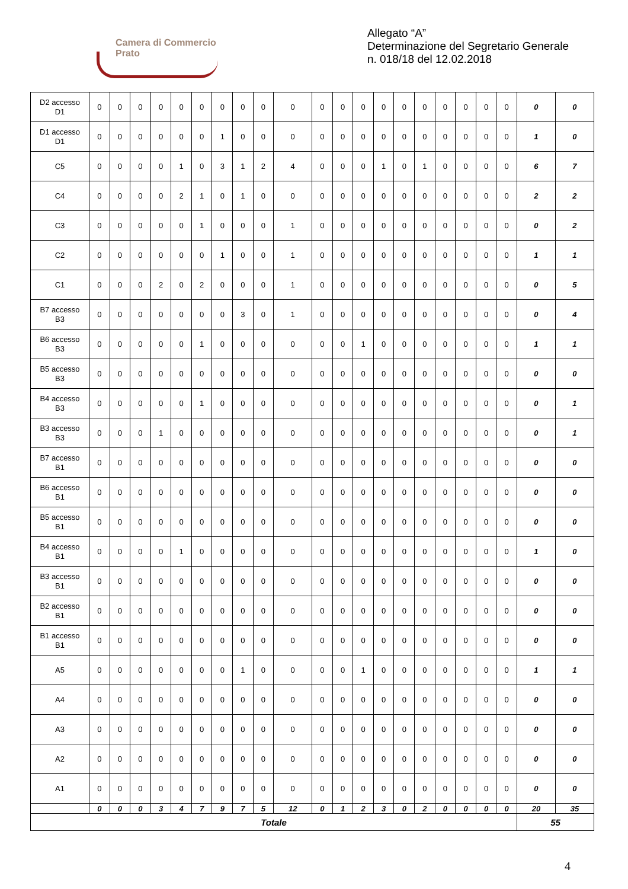Camera di Commercio
Prato
Allegato “A”
Determinazione del Segretario Generale
n. 018/18 del 12.02.2018
| D2 accesso D1 | 0 | 0 | 0 | 0 | 0 | 0 | 0 | 0 | 0 | 0 | 0 | 0 | 0 | 0 | 0 | 0 | 0 | 0 | 0 | 0 | 0 | 0 |
| D1 accesso D1 | 0 | 0 | 0 | 0 | 0 | 0 | 1 | 0 | 0 | 0 | 0 | 0 | 0 | 0 | 0 | 0 | 0 | 0 | 0 | 0 | 1 | 0 |
| C5 | 0 | 0 | 0 | 0 | 1 | 0 | 3 | 1 | 2 | 4 | 0 | 0 | 0 | 1 | 0 | 1 | 0 | 0 | 0 | 0 | 6 | 7 |
| C4 | 0 | 0 | 0 | 0 | 2 | 1 | 0 | 1 | 0 | 0 | 0 | 0 | 0 | 0 | 0 | 0 | 0 | 0 | 0 | 0 | 2 | 2 |
| C3 | 0 | 0 | 0 | 0 | 0 | 1 | 0 | 0 | 0 | 1 | 0 | 0 | 0 | 0 | 0 | 0 | 0 | 0 | 0 | 0 | 0 | 2 |
| C2 | 0 | 0 | 0 | 0 | 0 | 0 | 1 | 0 | 0 | 1 | 0 | 0 | 0 | 0 | 0 | 0 | 0 | 0 | 0 | 0 | 1 | 1 |
| C1 | 0 | 0 | 0 | 2 | 0 | 2 | 0 | 0 | 0 | 1 | 0 | 0 | 0 | 0 | 0 | 0 | 0 | 0 | 0 | 0 | 0 | 5 |
| B7 accesso B3 | 0 | 0 | 0 | 0 | 0 | 0 | 0 | 3 | 0 | 1 | 0 | 0 | 0 | 0 | 0 | 0 | 0 | 0 | 0 | 0 | 0 | 4 |
| B6 accesso B3 | 0 | 0 | 0 | 0 | 0 | 1 | 0 | 0 | 0 | 0 | 0 | 0 | 1 | 0 | 0 | 0 | 0 | 0 | 0 | 0 | 1 | 1 |
| B5 accesso B3 | 0 | 0 | 0 | 0 | 0 | 0 | 0 | 0 | 0 | 0 | 0 | 0 | 0 | 0 | 0 | 0 | 0 | 0 | 0 | 0 | 0 | 0 |
| B4 accesso B3 | 0 | 0 | 0 | 0 | 0 | 1 | 0 | 0 | 0 | 0 | 0 | 0 | 0 | 0 | 0 | 0 | 0 | 0 | 0 | 0 | 0 | 1 |
| B3 accesso B3 | 0 | 0 | 0 | 1 | 0 | 0 | 0 | 0 | 0 | 0 | 0 | 0 | 0 | 0 | 0 | 0 | 0 | 0 | 0 | 0 | 0 | 1 |
| B7 accesso B1 | 0 | 0 | 0 | 0 | 0 | 0 | 0 | 0 | 0 | 0 | 0 | 0 | 0 | 0 | 0 | 0 | 0 | 0 | 0 | 0 | 0 | 0 |
| B6 accesso B1 | 0 | 0 | 0 | 0 | 0 | 0 | 0 | 0 | 0 | 0 | 0 | 0 | 0 | 0 | 0 | 0 | 0 | 0 | 0 | 0 | 0 | 0 |
| B5 accesso B1 | 0 | 0 | 0 | 0 | 0 | 0 | 0 | 0 | 0 | 0 | 0 | 0 | 0 | 0 | 0 | 0 | 0 | 0 | 0 | 0 | 0 | 0 |
| B4 accesso B1 | 0 | 0 | 0 | 0 | 1 | 0 | 0 | 0 | 0 | 0 | 0 | 0 | 0 | 0 | 0 | 0 | 0 | 0 | 0 | 0 | 1 | 0 |
| B3 accesso B1 | 0 | 0 | 0 | 0 | 0 | 0 | 0 | 0 | 0 | 0 | 0 | 0 | 0 | 0 | 0 | 0 | 0 | 0 | 0 | 0 | 0 | 0 |
| B2 accesso B1 | 0 | 0 | 0 | 0 | 0 | 0 | 0 | 0 | 0 | 0 | 0 | 0 | 0 | 0 | 0 | 0 | 0 | 0 | 0 | 0 | 0 | 0 |
| B1 accesso B1 | 0 | 0 | 0 | 0 | 0 | 0 | 0 | 0 | 0 | 0 | 0 | 0 | 0 | 0 | 0 | 0 | 0 | 0 | 0 | 0 | 0 | 0 |
| A5 | 0 | 0 | 0 | 0 | 0 | 0 | 0 | 1 | 0 | 0 | 0 | 0 | 1 | 0 | 0 | 0 | 0 | 0 | 0 | 0 | 1 | 1 |
| A4 | 0 | 0 | 0 | 0 | 0 | 0 | 0 | 0 | 0 | 0 | 0 | 0 | 0 | 0 | 0 | 0 | 0 | 0 | 0 | 0 | 0 | 0 |
| A3 | 0 | 0 | 0 | 0 | 0 | 0 | 0 | 0 | 0 | 0 | 0 | 0 | 0 | 0 | 0 | 0 | 0 | 0 | 0 | 0 | 0 | 0 |
| A2 | 0 | 0 | 0 | 0 | 0 | 0 | 0 | 0 | 0 | 0 | 0 | 0 | 0 | 0 | 0 | 0 | 0 | 0 | 0 | 0 | 0 | 0 |
| A1 | 0 | 0 | 0 | 0 | 0 | 0 | 0 | 0 | 0 | 0 | 0 | 0 | 0 | 0 | 0 | 0 | 0 | 0 | 0 | 0 | 0 | 0 |
| | 0 | 0 | 0 | 3 | 4 | 7 | 9 | 7 | 5 | 12 | 0 | 1 | 2 | 3 | 0 | 2 | 0 | 0 | 0 | 0 | 20 | 35 |
| Totale | | | | | | | | | | | | | | | | | | | | | 55 | |
4